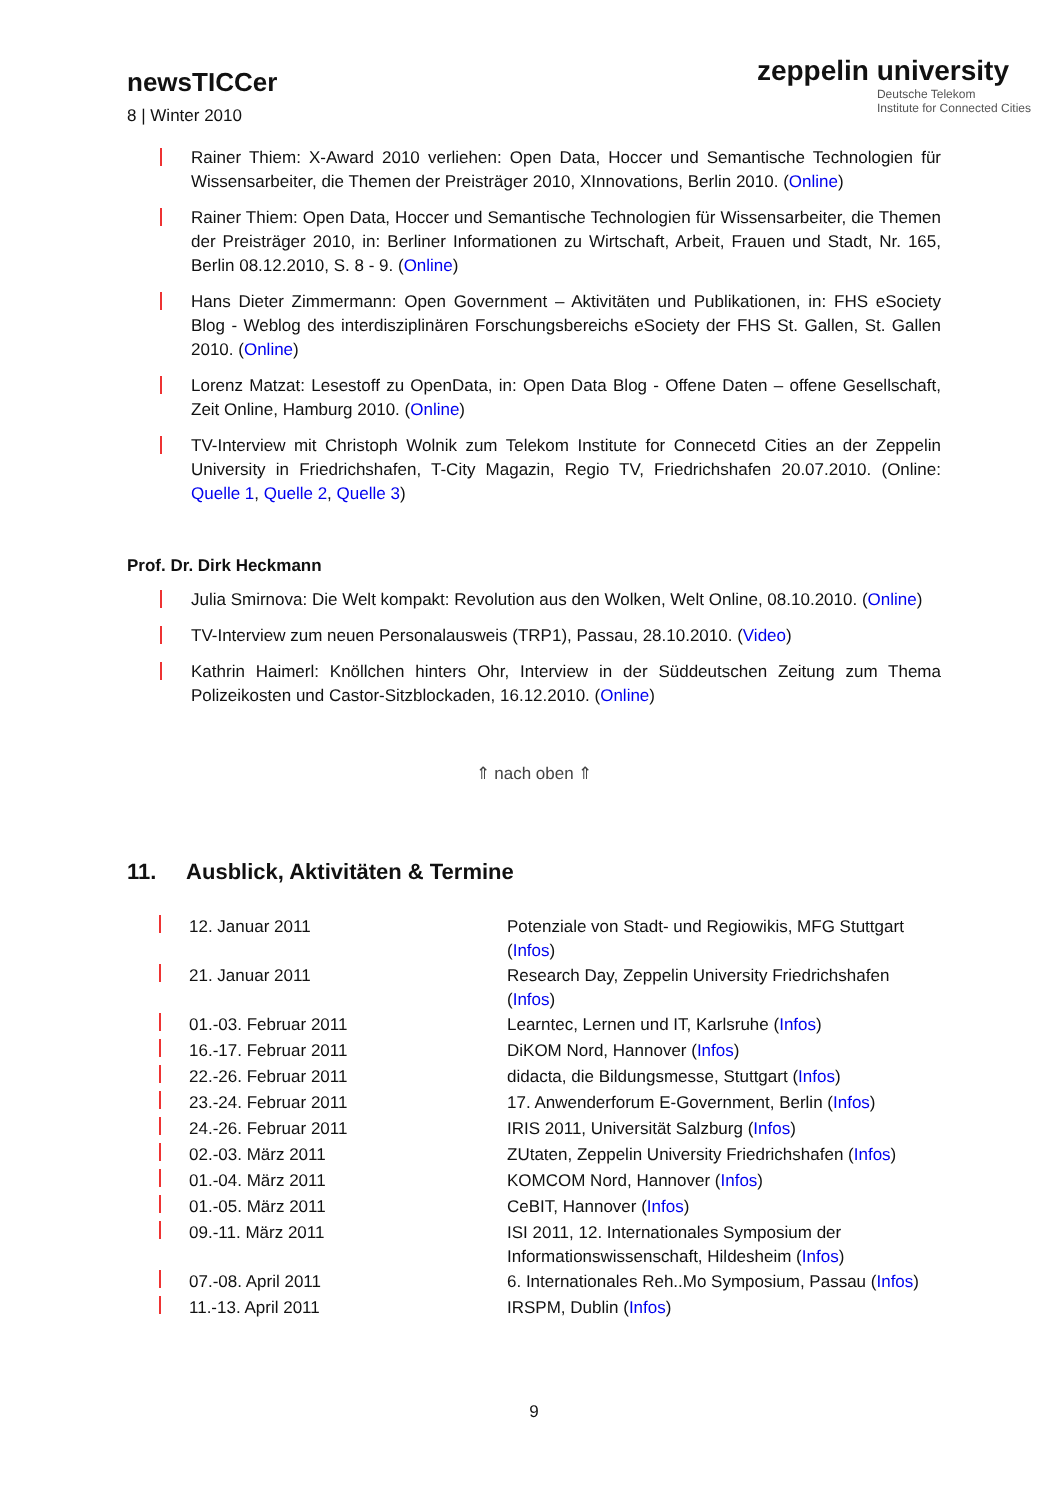newsTICCer
8 | Winter 2010
zeppelin university
Deutsche Telekom
Institute for Connected Cities
Rainer Thiem: X-Award 2010 verliehen: Open Data, Hoccer und Semantische Technologien für Wissensarbeiter, die Themen der Preisträger 2010, XInnovations, Berlin 2010. (Online)
Rainer Thiem: Open Data, Hoccer und Semantische Technologien für Wissensarbeiter, die Themen der Preisträger 2010, in: Berliner Informationen zu Wirtschaft, Arbeit, Frauen und Stadt, Nr. 165, Berlin 08.12.2010, S. 8 - 9. (Online)
Hans Dieter Zimmermann: Open Government – Aktivitäten und Publikationen, in: FHS eSociety Blog - Weblog des interdisziplinären Forschungsbereichs eSociety der FHS St. Gallen, St. Gallen 2010. (Online)
Lorenz Matzat: Lesestoff zu OpenData, in: Open Data Blog - Offene Daten – offene Gesellschaft, Zeit Online, Hamburg 2010. (Online)
TV-Interview mit Christoph Wolnik zum Telekom Institute for Connecetd Cities an der Zeppelin University in Friedrichshafen, T-City Magazin, Regio TV, Friedrichshafen 20.07.2010. (Online: Quelle 1, Quelle 2, Quelle 3)
Prof. Dr. Dirk Heckmann
Julia Smirnova: Die Welt kompakt: Revolution aus den Wolken, Welt Online, 08.10.2010. (Online)
TV-Interview zum neuen Personalausweis (TRP1), Passau, 28.10.2010. (Video)
Kathrin Haimerl: Knöllchen hinters Ohr, Interview in der Süddeutschen Zeitung zum Thema Polizeikosten und Castor-Sitzblockaden, 16.12.2010. (Online)
⇑ nach oben ⇑
11. Ausblick, Aktivitäten & Termine
| | 12. Januar 2011 | Potenziale von Stadt- und Regiowikis, MFG Stuttgart ( Infos ) |
| | 21. Januar 2011 | Research Day, Zeppelin University Friedrichshafen ( Infos ) |
| | 01.-03. Februar 2011 | Learntec, Lernen und IT, Karlsruhe ( Infos ) |
| | 16.-17. Februar 2011 | DiKOM Nord, Hannover ( Infos ) |
| | 22.-26. Februar 2011 | didacta, die Bildungsmesse, Stuttgart ( Infos ) |
| | 23.-24. Februar 2011 | 17. Anwenderforum E-Government, Berlin ( Infos ) |
| | 24.-26. Februar 2011 | IRIS 2011, Universität Salzburg ( Infos ) |
| | 02.-03. März 2011 | ZUtaten, Zeppelin University Friedrichshafen ( Infos ) |
| | 01.-04. März 2011 | KOMCOM Nord, Hannover ( Infos ) |
| | 01.-05. März 2011 | CeBIT, Hannover ( Infos ) |
| | 09.-11. März 2011 | ISI 2011, 12. Internationales Symposium der Informationswissenschaft, Hildesheim ( Infos ) |
| | 07.-08. April 2011 | 6. Internationales Reh..Mo Symposium, Passau ( Infos ) |
| | 11.-13. April 2011 | IRSPM, Dublin ( Infos ) |
9